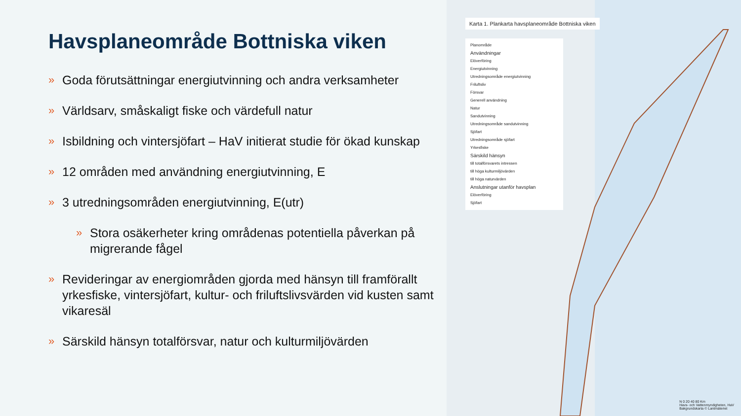Havsplaneområde Bottniska viken
» Goda förutsättningar energiutvinning och andra verksamheter
» Världsarv, småskaligt fiske och värdefull natur
» Isbildning och vintersjöfart – HaV initierat studie för ökad kunskap
» 12 områden med användning energiutvinning, E
» 3 utredningsområden energiutvinning, E(utr)
» Stora osäkerheter kring områdenas potentiella påverkan på migrerande fågel
» Revideringar av energiområden gjorda med hänsyn till framförallt yrkesfiske, vintersjöfart, kultur- och friluftslivsvärden vid kusten samt vikaresäl
» Särskild hänsyn totalförsvar, natur och kulturmiljövärden
Karta 1. Plankarta havsplaneområde Bottniska viken
Planområde
Användningar
Elöverföring
Energiutvinning
Utredningsområde energiutvinning
Friluftsliv
Försvar
Generell användning
Natur
Sandutvinning
Utredningsområde sandutvinning
Sjöfart
Utredningsområde sjöfart
Yrkesfiske
Särskild hänsyn
till totalförsvarets intressen
till höga kulturmiljövärden
till höga naturvärden
Anslutningar utanför havsplan
Elöverföring
Sjöfart
N 0 20 40 80 Km
Havs- och Vattenmyndigheten, HaV
Bakgrundskarta © Lantmäteriet